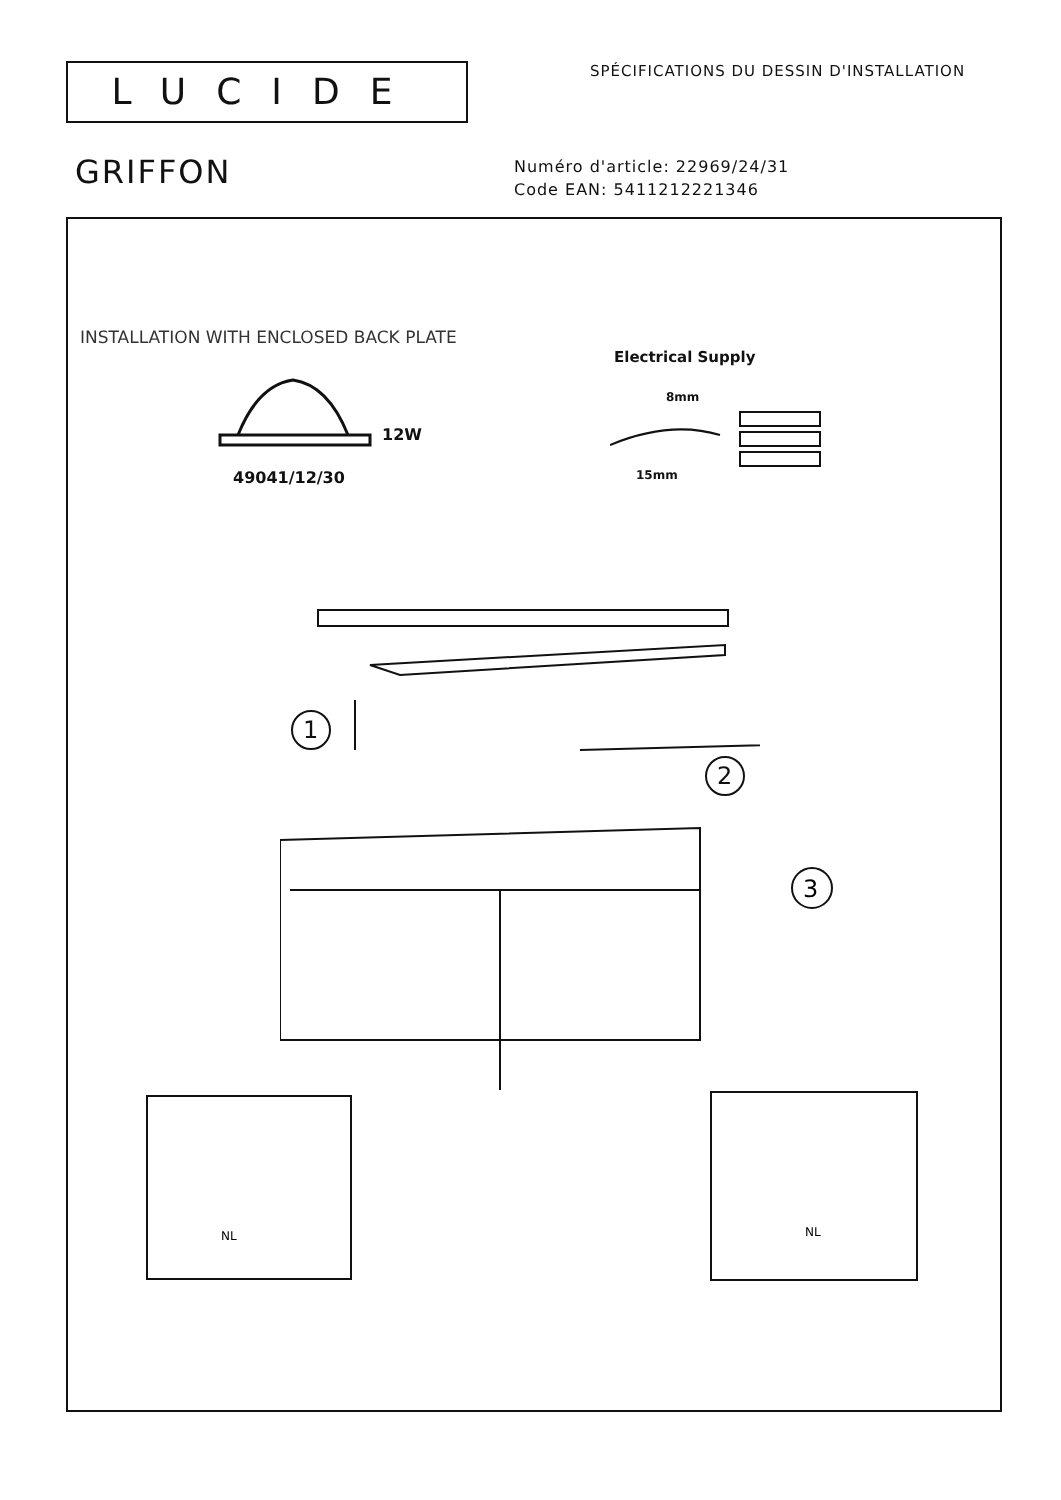LUCIDE
SPÉCIFICATIONS DU DESSIN D'INSTALLATION
GRIFFON
Numéro d'article: 22969/24/31
Code EAN: 5411212221346
INSTALLATION WITH ENCLOSED BACK PLATE
Electrical Supply
12W
49041/12/30
8mm
15mm
1
2
3
NL
NL